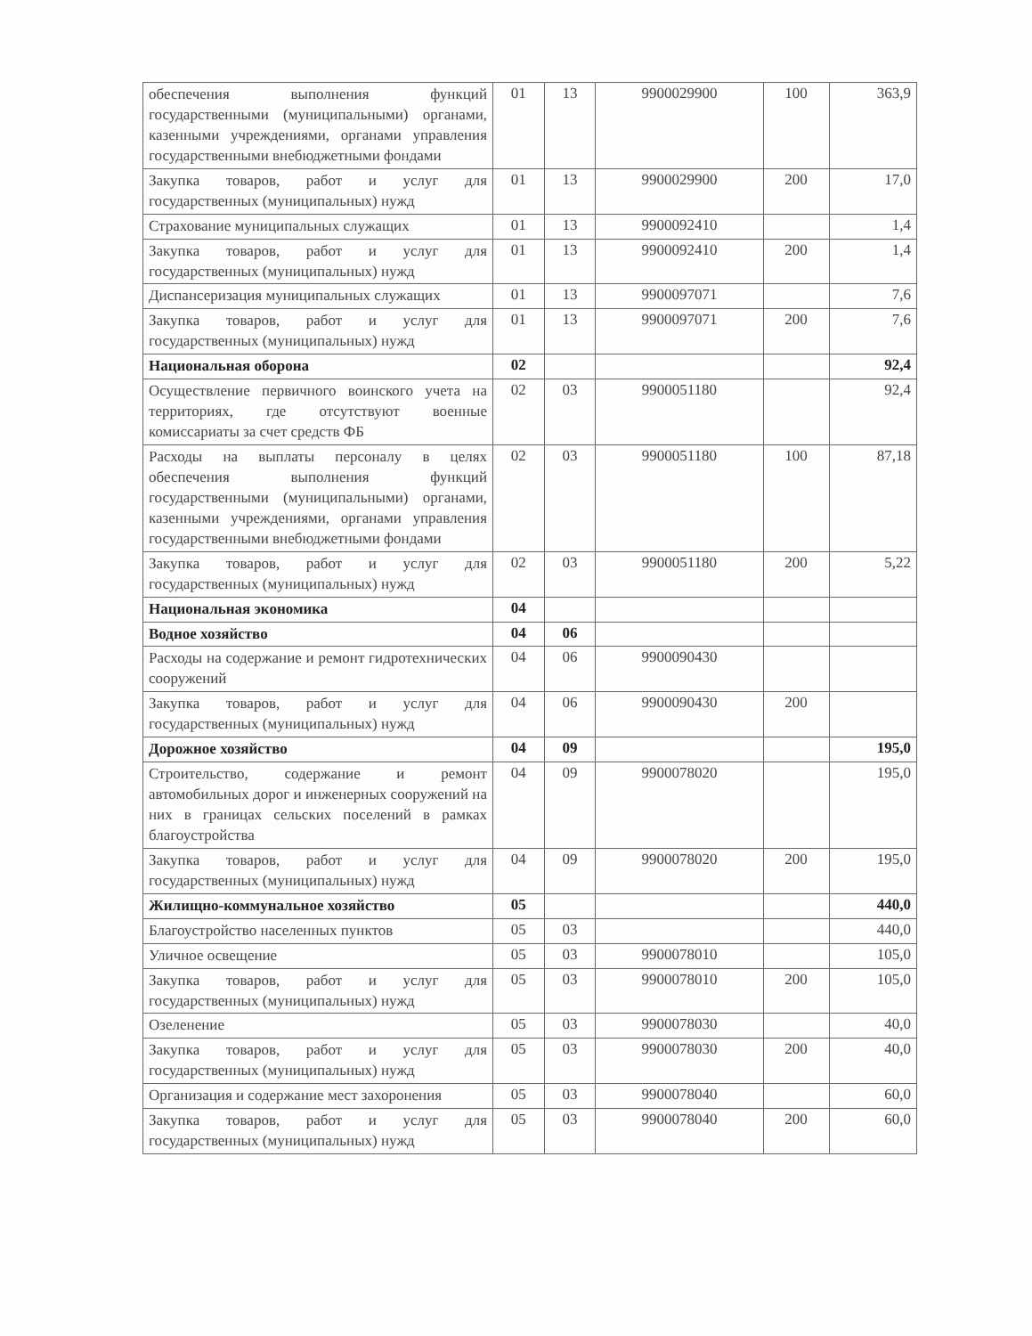| обеспечения выполнения функций государственными (муниципальными) органами, казенными учреждениями, органами управления государственными внебюджетными фондами | 01 | 13 | 9900029900 | 100 | 363,9 |
| Закупка товаров, работ и услуг для государственных (муниципальных) нужд | 01 | 13 | 9900029900 | 200 | 17,0 |
| Страхование муниципальных служащих | 01 | 13 | 9900092410 | | 1,4 |
| Закупка товаров, работ и услуг для государственных (муниципальных) нужд | 01 | 13 | 9900092410 | 200 | 1,4 |
| Диспансеризация муниципальных служащих | 01 | 13 | 9900097071 | | 7,6 |
| Закупка товаров, работ и услуг для государственных (муниципальных) нужд | 01 | 13 | 9900097071 | 200 | 7,6 |
| Национальная оборона | 02 | | | | 92,4 |
| Осуществление первичного воинского учета на территориях, где отсутствуют военные комиссариаты за счет средств ФБ | 02 | 03 | 9900051180 | | 92,4 |
| Расходы на выплаты персоналу в целях обеспечения выполнения функций государственными (муниципальными) органами, казенными учреждениями, органами управления государственными внебюджетными фондами | 02 | 03 | 9900051180 | 100 | 87,18 |
| Закупка товаров, работ и услуг для государственных (муниципальных) нужд | 02 | 03 | 9900051180 | 200 | 5,22 |
| Национальная экономика | 04 | | | | |
| Водное хозяйство | 04 | 06 | | | |
| Расходы на содержание и ремонт гидротехнических сооружений | 04 | 06 | 9900090430 | | |
| Закупка товаров, работ и услуг для государственных (муниципальных) нужд | 04 | 06 | 9900090430 | 200 | |
| Дорожное хозяйство | 04 | 09 | | | 195,0 |
| Строительство, содержание и ремонт автомобильных дорог и инженерных сооружений на них в границах сельских поселений в рамках благоустройства | 04 | 09 | 9900078020 | | 195,0 |
| Закупка товаров, работ и услуг для государственных (муниципальных) нужд | 04 | 09 | 9900078020 | 200 | 195,0 |
| Жилищно-коммунальное хозяйство | 05 | | | | 440,0 |
| Благоустройство населенных пунктов | 05 | 03 | | | 440,0 |
| Уличное освещение | 05 | 03 | 9900078010 | | 105,0 |
| Закупка товаров, работ и услуг для государственных (муниципальных) нужд | 05 | 03 | 9900078010 | 200 | 105,0 |
| Озеленение | 05 | 03 | 9900078030 | | 40,0 |
| Закупка товаров, работ и услуг для государственных (муниципальных) нужд | 05 | 03 | 9900078030 | 200 | 40,0 |
| Организация и содержание мест захоронения | 05 | 03 | 9900078040 | | 60,0 |
| Закупка товаров, работ и услуг для государственных (муниципальных) нужд | 05 | 03 | 9900078040 | 200 | 60,0 |